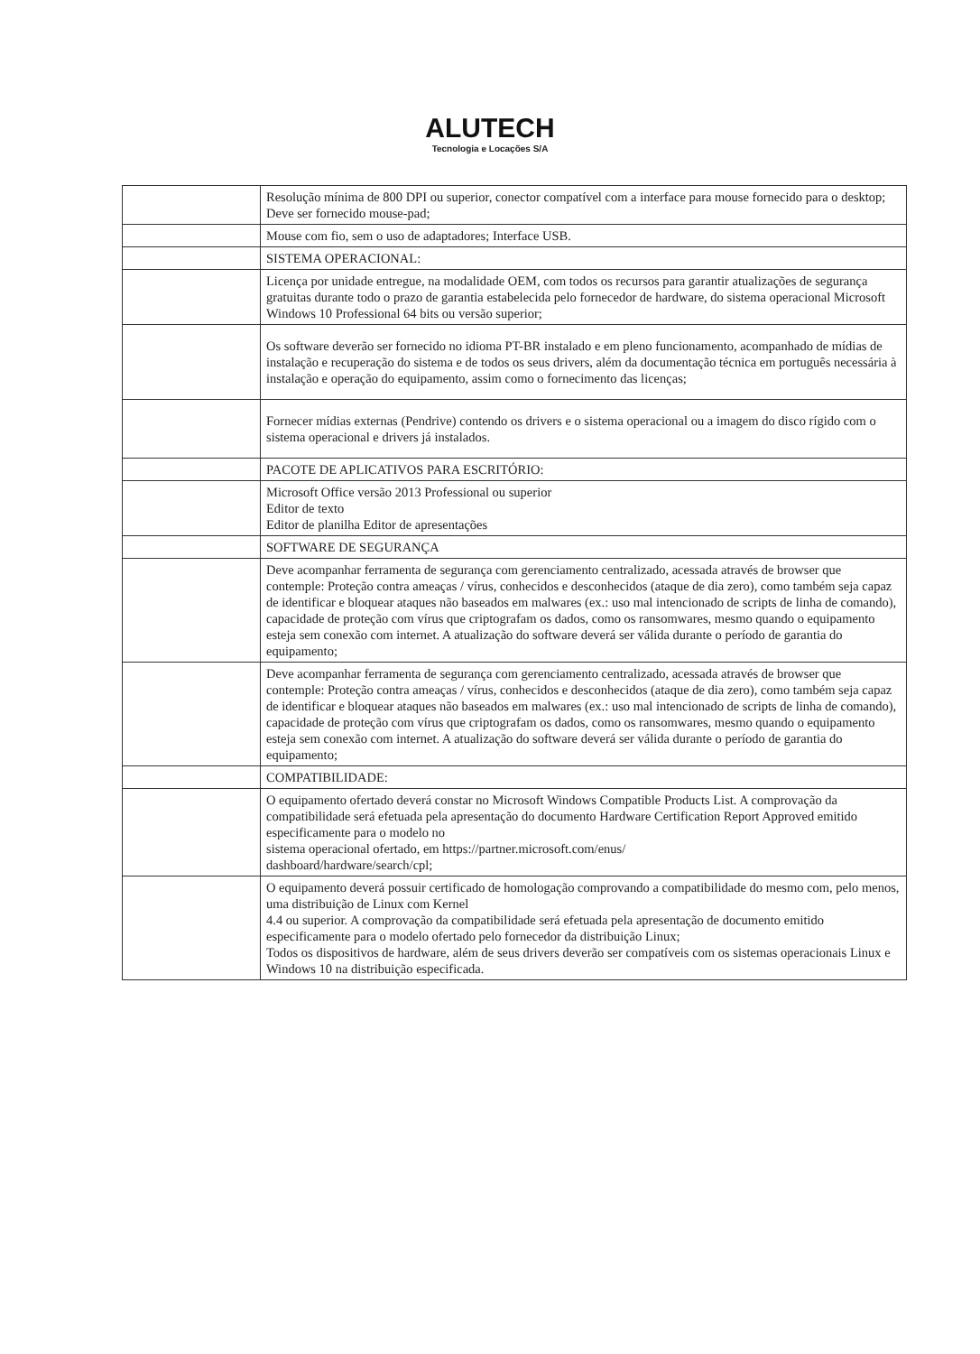ALUTECH
Tecnologia e Locações S/A
| | Resolução mínima de 800 DPI ou superior, conector compatível com a interface para mouse fornecido para o desktop; Deve ser fornecido mouse-pad; |
| | Mouse com fio, sem o uso de adaptadores; Interface USB. |
| | SISTEMA OPERACIONAL: |
| | Licença por unidade entregue, na modalidade OEM, com todos os recursos para garantir atualizações de segurança gratuitas durante todo o prazo de garantia estabelecida pelo fornecedor de hardware, do sistema operacional Microsoft Windows 10 Professional 64 bits ou versão superior; |
| | Os software deverão ser fornecido no idioma PT-BR instalado e em pleno funcionamento, acompanhado de mídias de instalação e recuperação do sistema e de todos os seus drivers, além da documentação técnica em português necessária à instalação e operação do equipamento, assim como o fornecimento das licenças; |
| | Fornecer mídias externas (Pendrive) contendo os drivers e o sistema operacional ou a imagem do disco rígido com o sistema operacional e drivers já instalados. |
| | PACOTE DE APLICATIVOS PARA ESCRITÓRIO: |
| | Microsoft Office versão 2013 Professional ou superior Editor de texto Editor de planilha Editor de apresentações |
| | SOFTWARE DE SEGURANÇA |
| | Deve acompanhar ferramenta de segurança com gerenciamento centralizado, acessada através de browser que contemple: Proteção contra ameaças / vírus, conhecidos e desconhecidos (ataque de dia zero), como também seja capaz de identificar e bloquear ataques não baseados em malwares (ex.: uso mal intencionado de scripts de linha de comando), capacidade de proteção com vírus que criptografam os dados, como os ransomwares, mesmo quando o equipamento esteja sem conexão com internet. A atualização do software deverá ser válida durante o período de garantia do equipamento; |
| | Deve acompanhar ferramenta de segurança com gerenciamento centralizado, acessada através de browser que contemple: Proteção contra ameaças / vírus, conhecidos e desconhecidos (ataque de dia zero), como também seja capaz de identificar e bloquear ataques não baseados em malwares (ex.: uso mal intencionado de scripts de linha de comando), capacidade de proteção com vírus que criptografam os dados, como os ransomwares, mesmo quando o equipamento esteja sem conexão com internet. A atualização do software deverá ser válida durante o período de garantia do equipamento; |
| | COMPATIBILIDADE: |
| | O equipamento ofertado deverá constar no Microsoft Windows Compatible Products List. A comprovação da compatibilidade será efetuada pela apresentação do documento Hardware Certification Report Approved emitido especificamente para o modelo no sistema operacional ofertado, em https://partner.microsoft.com/enus/ dashboard/hardware/search/cpl; |
| | O equipamento deverá possuir certificado de homologação comprovando a compatibilidade do mesmo com, pelo menos, uma distribuição de Linux com Kernel 4.4 ou superior. A comprovação da compatibilidade será efetuada pela apresentação de documento emitido especificamente para o modelo ofertado pelo fornecedor da distribuição Linux; Todos os dispositivos de hardware, além de seus drivers deverão ser compatíveis com os sistemas operacionais Linux e Windows 10 na distribuição especificada. |